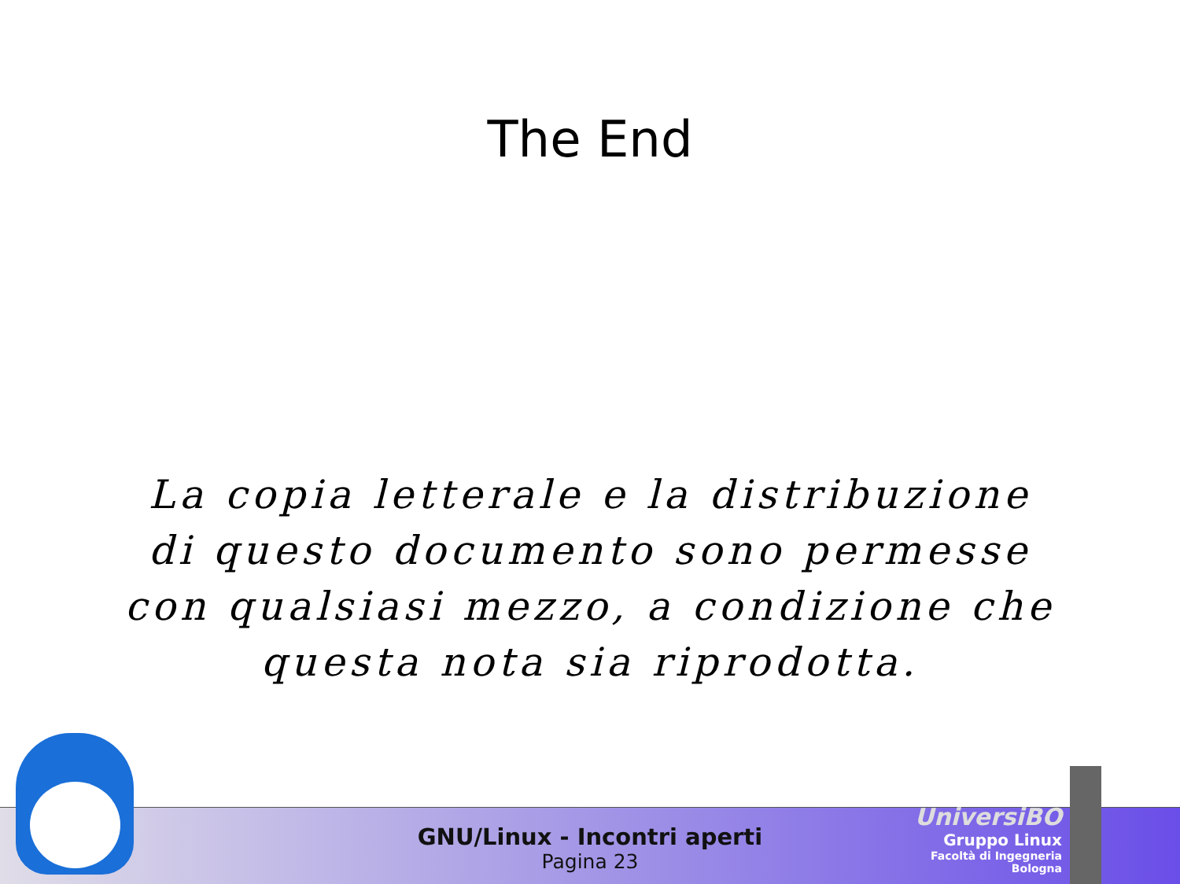The End
La copia letterale e la distribuzione di questo documento sono permesse con qualsiasi mezzo, a condizione che questa nota sia riprodotta.
GNU/Linux - Incontri aperti
Pagina 23
UniversiBO
Gruppo Linux
Facoltà di Ingegneria
Bologna